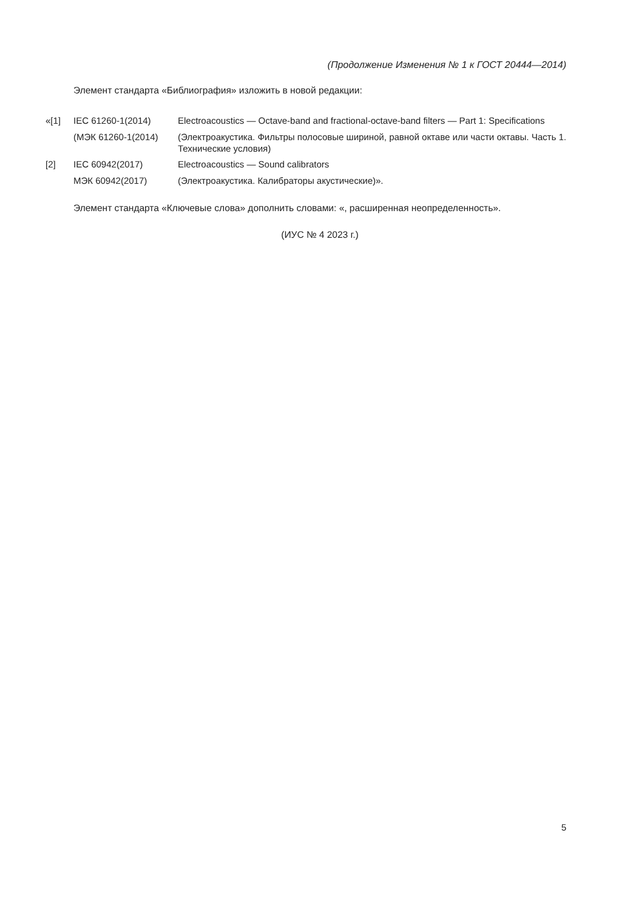(Продолжение Изменения № 1 к ГОСТ 20444—2014)
Элемент стандарта «Библиография» изложить в новой редакции:
| «[1] | IEC 61260-1(2014) | Electroacoustics — Octave-band and fractional-octave-band filters — Part 1: Specifications |
| | (МЭК 61260-1(2014) | (Электроакустика. Фильтры полосовые шириной, равной октаве или части октавы. Часть 1. Технические условия) |
| [2] | IEC 60942(2017) | Electroacoustics — Sound calibrators |
| | МЭК 60942(2017) | (Электроакустика. Калибраторы акустические)». |
Элемент стандарта «Ключевые слова» дополнить словами: «, расширенная неопределенность».
(ИУС № 4 2023 г.)
5